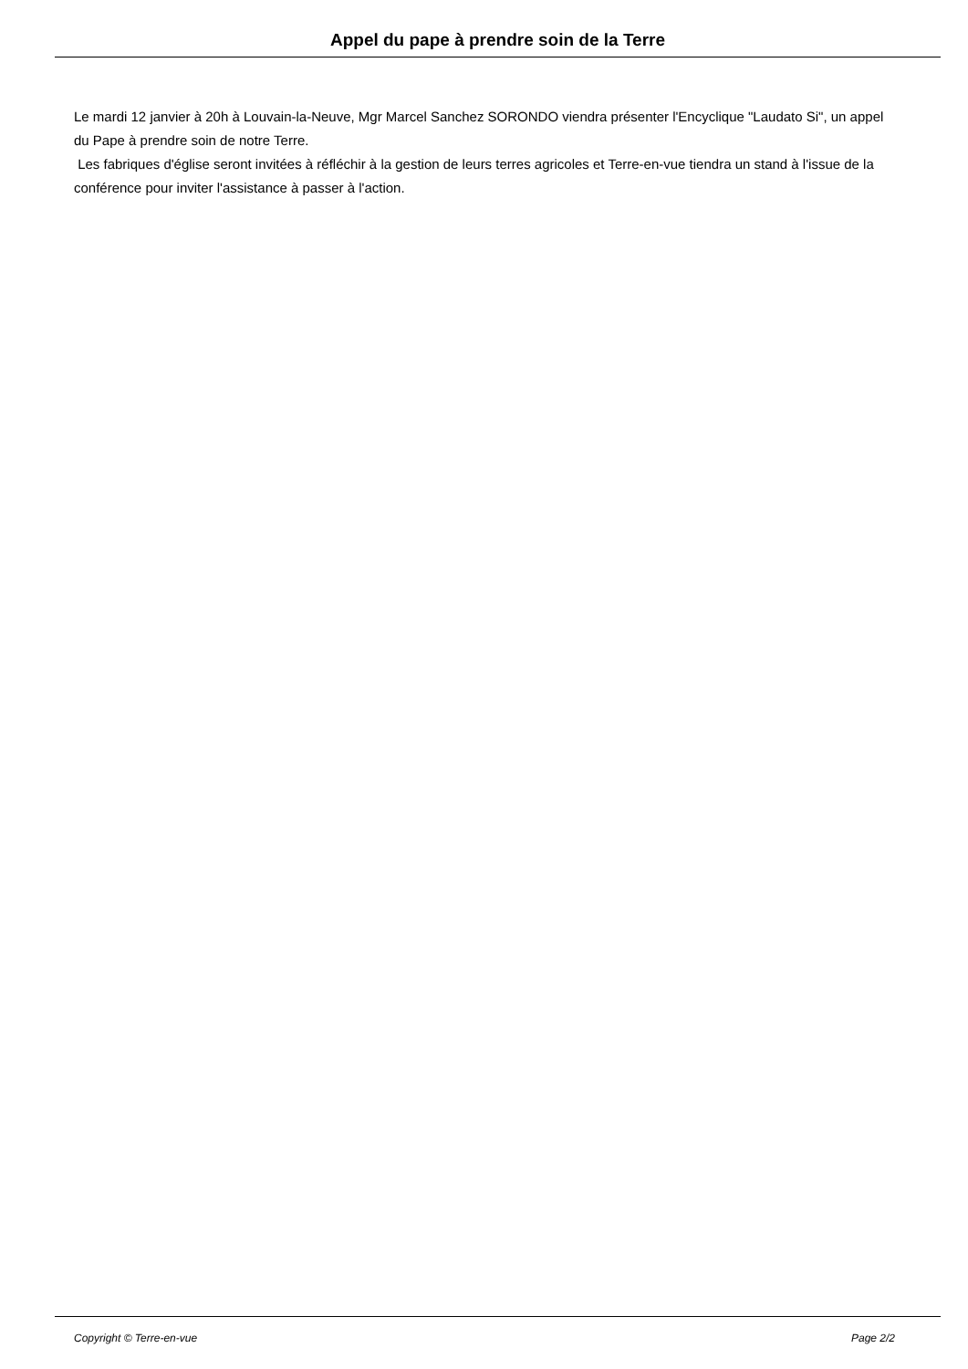Appel du pape à prendre soin de la Terre
Le mardi 12 janvier à 20h à Louvain-la-Neuve, Mgr Marcel Sanchez SORONDO viendra présenter l'Encyclique "Laudato Si", un appel du Pape à prendre soin de notre Terre.
Les fabriques d'église seront invitées à réfléchir à la gestion de leurs terres agricoles et Terre-en-vue tiendra un stand à l'issue de la conférence pour inviter l'assistance à passer à l'action.
Copyright © Terre-en-vue Page 2/2